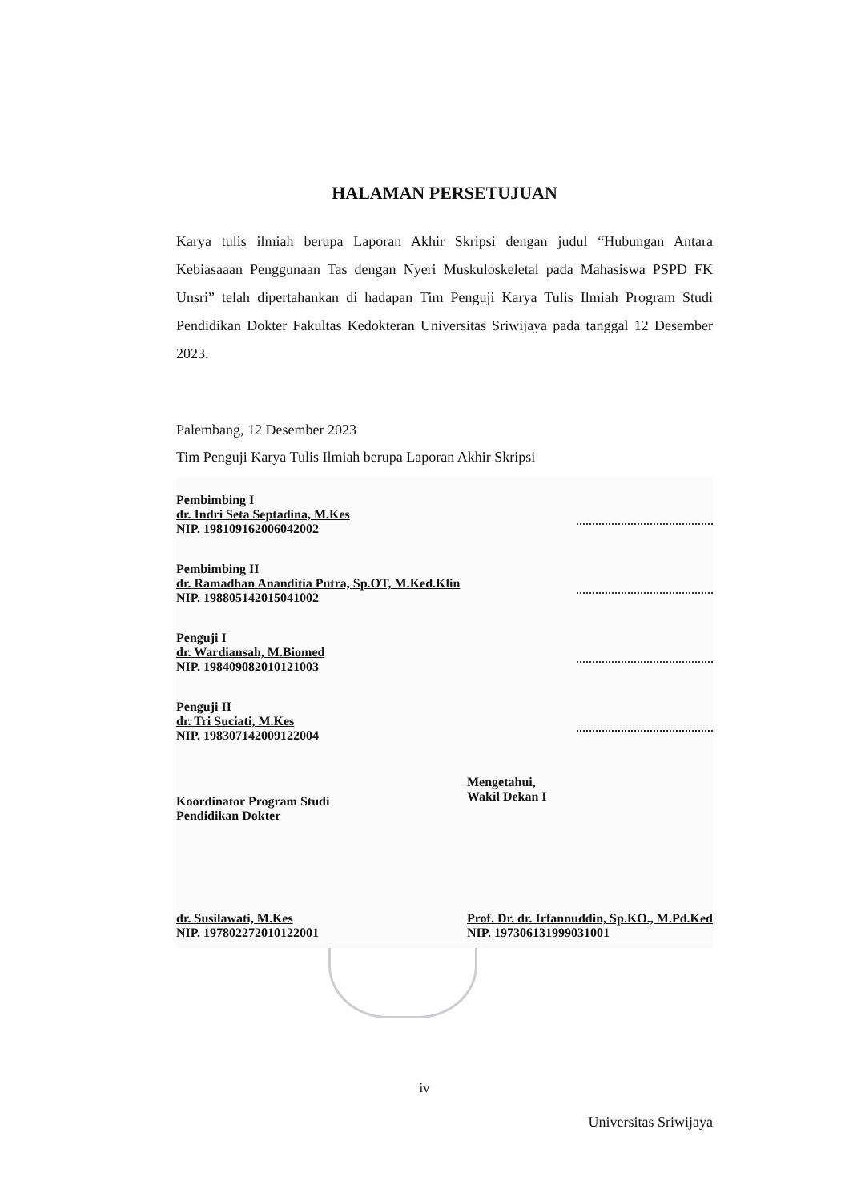HALAMAN PERSETUJUAN
Karya tulis ilmiah berupa Laporan Akhir Skripsi dengan judul “Hubungan Antara Kebiasaaan Penggunaan Tas dengan Nyeri Muskuloskeletal pada Mahasiswa PSPD FK Unsri” telah dipertahankan di hadapan Tim Penguji Karya Tulis Ilmiah Program Studi Pendidikan Dokter Fakultas Kedokteran Universitas Sriwijaya pada tanggal 12 Desember 2023.
Palembang, 12 Desember 2023
Tim Penguji Karya Tulis Ilmiah berupa Laporan Akhir Skripsi
Pembimbing I
dr. Indri Seta Septadina, M.Kes
NIP. 198109162006042002
Pembimbing II
dr. Ramadhan Ananditia Putra, Sp.OT, M.Ked.Klin
NIP. 198805142015041002
Penguji I
dr. Wardiansah, M.Biomed
NIP. 198409082010121003
Penguji II
dr. Tri Suciati, M.Kes
NIP. 198307142009122004
Koordinator Program Studi
Pendidikan Dokter
dr. Susilawati, M.Kes
NIP. 197802272010122001
Mengetahui,
Wakil Dekan I
Prof. Dr. dr. Irfannuddin, Sp.KO., M.Pd.Ked
NIP. 197306131999031001
iv
Universitas Sriwijaya